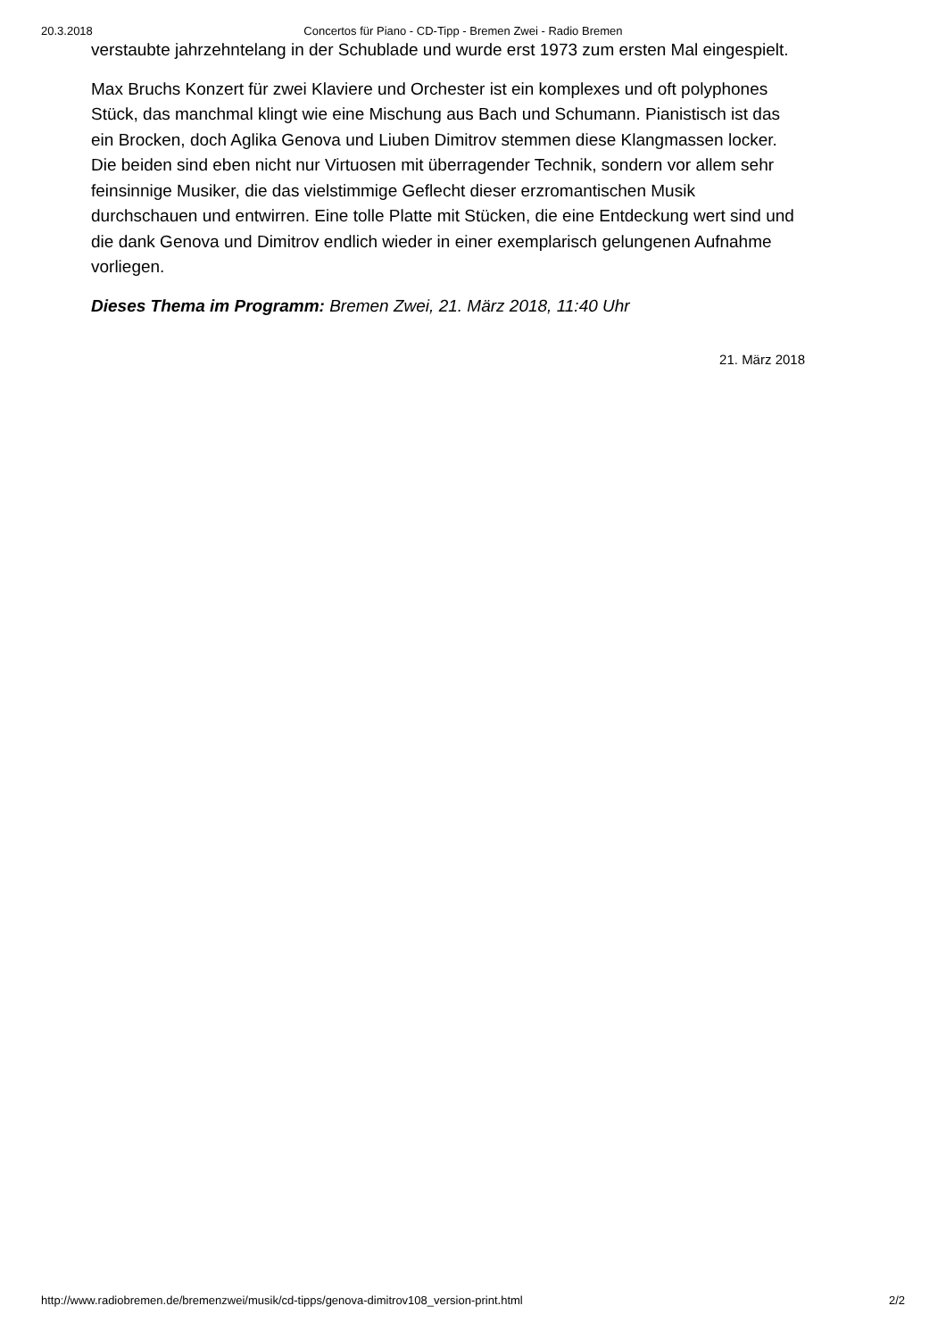20.3.2018 Concertos für Piano - CD-Tipp - Bremen Zwei - Radio Bremen
verstaubte jahrzehntelang in der Schublade und wurde erst 1973 zum ersten Mal eingespielt.
Max Bruchs Konzert für zwei Klaviere und Orchester ist ein komplexes und oft polyphones Stück, das manchmal klingt wie eine Mischung aus Bach und Schumann. Pianistisch ist das ein Brocken, doch Aglika Genova und Liuben Dimitrov stemmen diese Klangmassen locker. Die beiden sind eben nicht nur Virtuosen mit überragender Technik, sondern vor allem sehr feinsinnige Musiker, die das vielstimmige Geflecht dieser erzromantischen Musik durchschauen und entwirren. Eine tolle Platte mit Stücken, die eine Entdeckung wert sind und die dank Genova und Dimitrov endlich wieder in einer exemplarisch gelungenen Aufnahme vorliegen.
Dieses Thema im Programm: Bremen Zwei, 21. März 2018, 11:40 Uhr
21. März 2018
http://www.radiobremen.de/bremenzwei/musik/cd-tipps/genova-dimitrov108_version-print.html 2/2